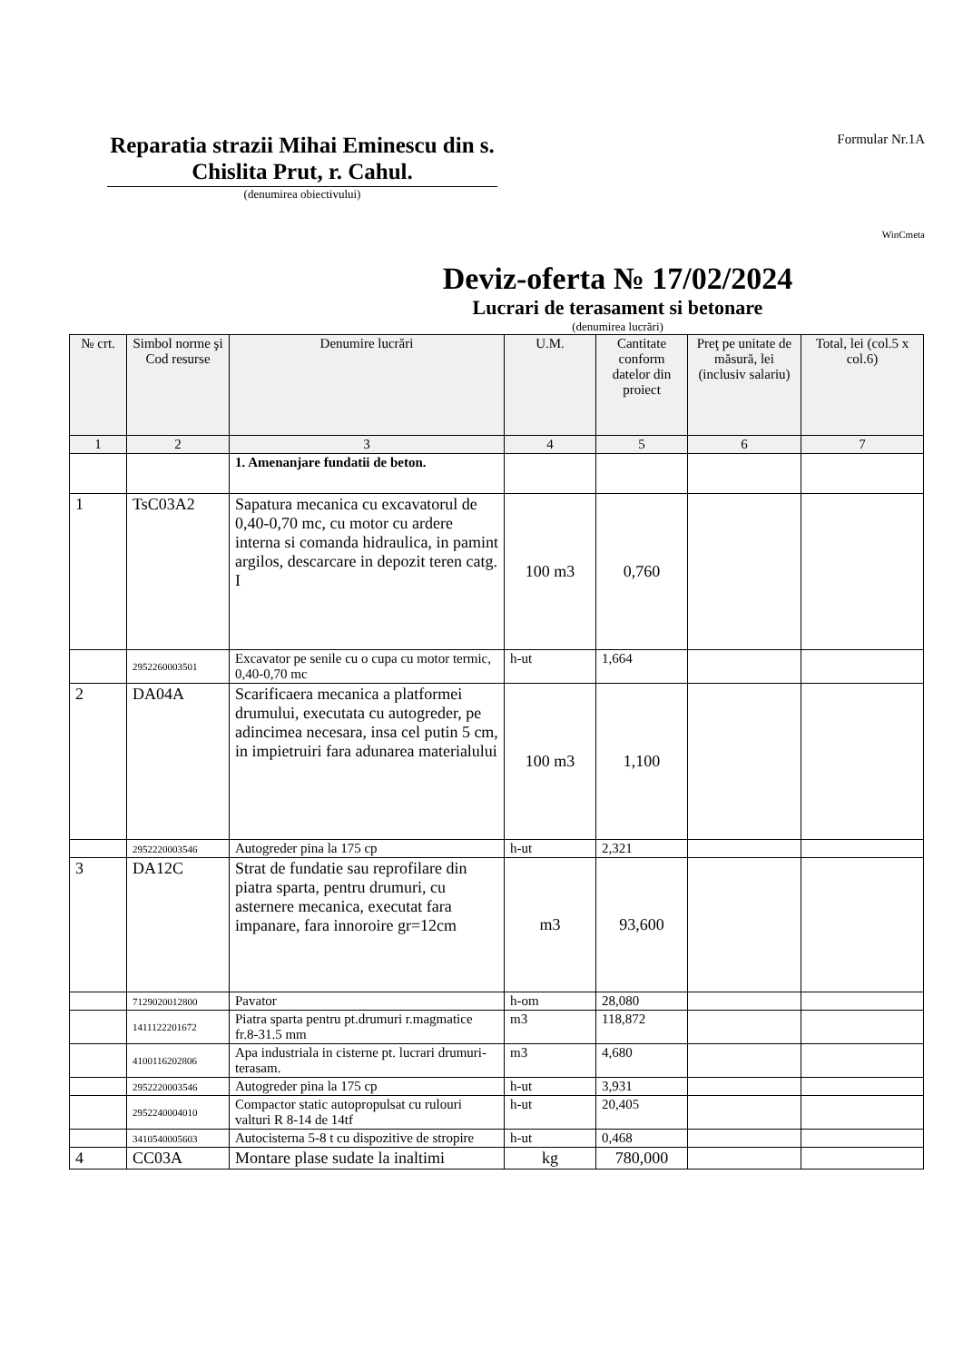Reparatia strazii Mihai Eminescu din s. Chislita Prut, r. Cahul.
(denumirea obiectivului)
Formular Nr.1A
WinCmeta
Deviz-oferta № 17/02/2024
Lucrari de terasament si betonare
(denumirea lucrări)
| № crt. | Simbol norme şi Cod resurse | Denumire lucrări | U.M. | Cantitate conform datelor din proiect | Preţ pe unitate de măsură, lei (inclusiv salariu) | Total, lei (col.5 x col.6) |
| --- | --- | --- | --- | --- | --- | --- |
| 1 | 2 | 3 | 4 | 5 | 6 | 7 |
| | | 1. Amenanjare fundatii de beton. | | | | |
| 1 | TsC03A2 | Sapatura mecanica cu excavatorul de 0,40-0,70 mc, cu motor cu ardere interna si comanda hidraulica, in pamint argilos, descarcare in depozit teren catg. I | 100 m3 | 0,760 | | |
| | 2952260003501 | Excavator pe senile cu o cupa cu motor termic, 0,40-0,70 mc | h-ut | 1,664 | | |
| 2 | DA04A | Scarificaera mecanica a platformei drumului, executata cu autogreder, pe adincimea necesara, insa cel putin 5 cm, in impietruiri fara adunarea materialului | 100 m3 | 1,100 | | |
| | 2952220003546 | Autogreder pina la 175 cp | h-ut | 2,321 | | |
| 3 | DA12C | Strat de fundatie sau reprofilare din piatra sparta, pentru drumuri, cu asternere mecanica, executat fara impanare, fara innoroire gr=12cm | m3 | 93,600 | | |
| | 7129020012800 | Pavator | h-om | 28,080 | | |
| | 1411122201672 | Piatra sparta pentru pt.drumuri r.magmatice fr.8-31.5 mm | m3 | 118,872 | | |
| | 4100116202806 | Apa industriala in cisterne pt. lucrari drumuri-terasam. | m3 | 4,680 | | |
| | 2952220003546 | Autogreder pina la 175 cp | h-ut | 3,931 | | |
| | 2952240004010 | Compactor static autopropulsat cu rulouri valturi R 8-14 de 14tf | h-ut | 20,405 | | |
| | 3410540005603 | Autocisterna 5-8 t cu dispozitive de stropire | h-ut | 0,468 | | |
| 4 | CC03A | Montare plase sudate la inaltimi | kg | 780,000 | | |